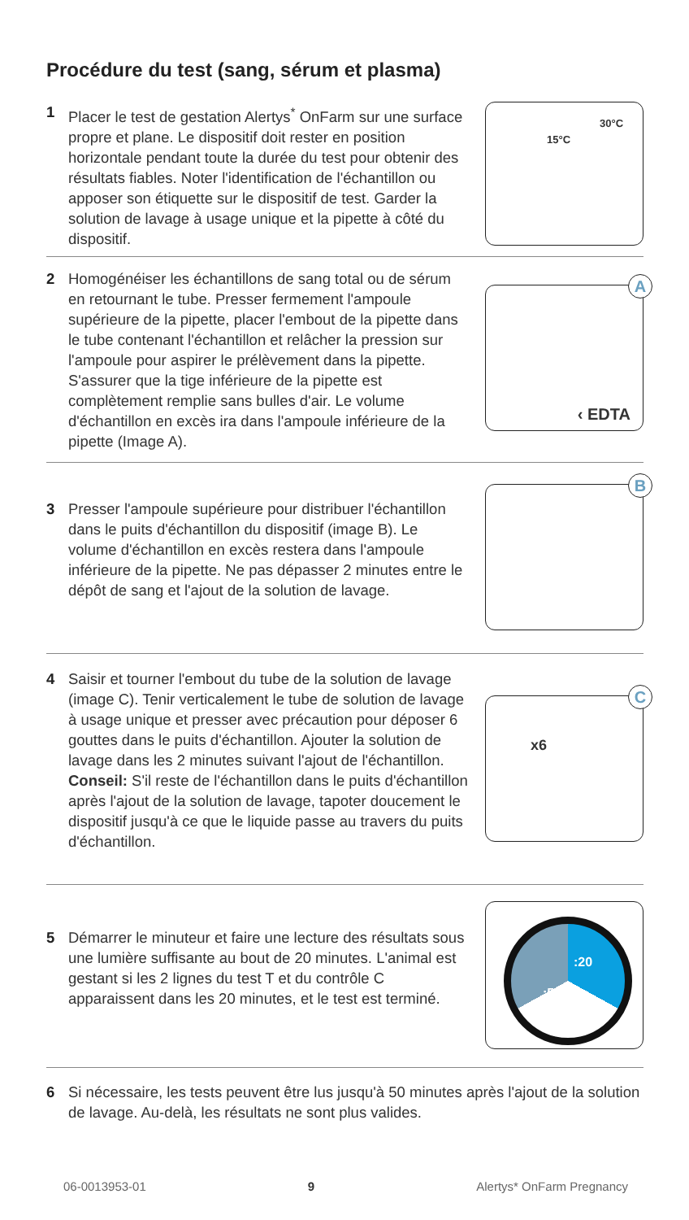Procédure du test (sang, sérum et plasma)
1 Placer le test de gestation Alertys<sup>*</sup> OnFarm sur une surface propre et plane. Le dispositif doit rester en position horizontale pendant toute la durée du test pour obtenir des résultats fiables. Noter l'identification de l'échantillon ou apposer son étiquette sur le dispositif de test. Garder la solution de lavage à usage unique et la pipette à côté du dispositif.
15°C
30°C
2 Homogénéiser les échantillons de sang total ou de sérum en retournant le tube. Presser fermement l'ampoule supérieure de la pipette, placer l'embout de la pipette dans le tube contenant l'échantillon et relâcher la pression sur l'ampoule pour aspirer le prélèvement dans la pipette. S'assurer que la tige inférieure de la pipette est complètement remplie sans bulles d'air. Le volume d'échantillon en excès ira dans l'ampoule inférieure de la pipette (Image A).
A
‹ EDTA
3 Presser l'ampoule supérieure pour distribuer l'échantillon dans le puits d'échantillon du dispositif (image B). Le volume d'échantillon en excès restera dans l'ampoule inférieure de la pipette. Ne pas dépasser 2 minutes entre le dépôt de sang et l'ajout de la solution de lavage.
B
4 Saisir et tourner l'embout du tube de la solution de lavage (image C). Tenir verticalement le tube de solution de lavage à usage unique et presser avec précaution pour déposer 6 gouttes dans le puits d'échantillon. Ajouter la solution de lavage dans les 2 minutes suivant l'ajout de l'échantillon.
Conseil: S'il reste de l'échantillon dans le puits d'échantillon après l'ajout de la solution de lavage, tapoter doucement le dispositif jusqu'à ce que le liquide passe au travers du puits d'échantillon.
C
x6
5 Démarrer le minuteur et faire une lecture des résultats sous une lumière suffisante au bout de 20 minutes. L'animal est gestant si les 2 lignes du test T et du contrôle C apparaissent dans les 20 minutes, et le test est terminé.
:20:50
6 Si nécessaire, les tests peuvent être lus jusqu'à 50 minutes après l'ajout de la solution de lavage. Au-delà, les résultats ne sont plus valides.
06-0013953-01 9 Alertys* OnFarm Pregnancy